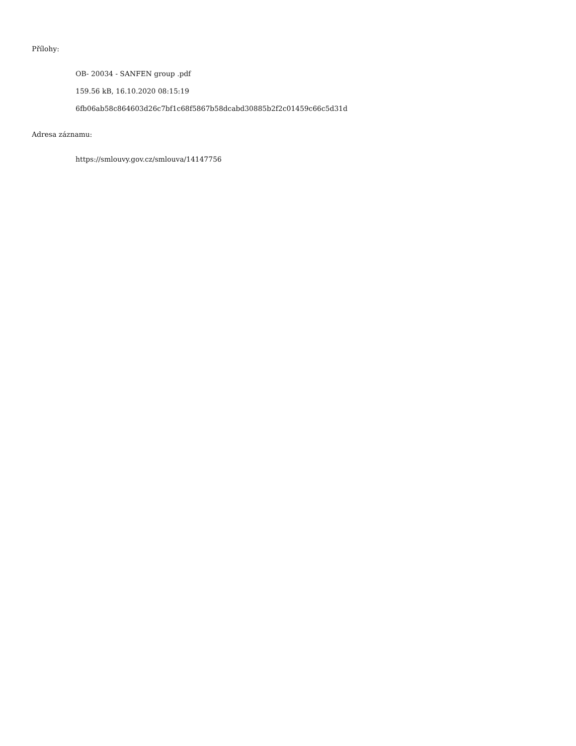Přílohy:
OB- 20034 - SANFEN group .pdf
159.56 kB, 16.10.2020 08:15:19
6fb06ab58c864603d26c7bf1c68f5867b58dcabd30885b2f2c01459c66c5d31d
Adresa záznamu:
https://smlouvy.gov.cz/smlouva/14147756